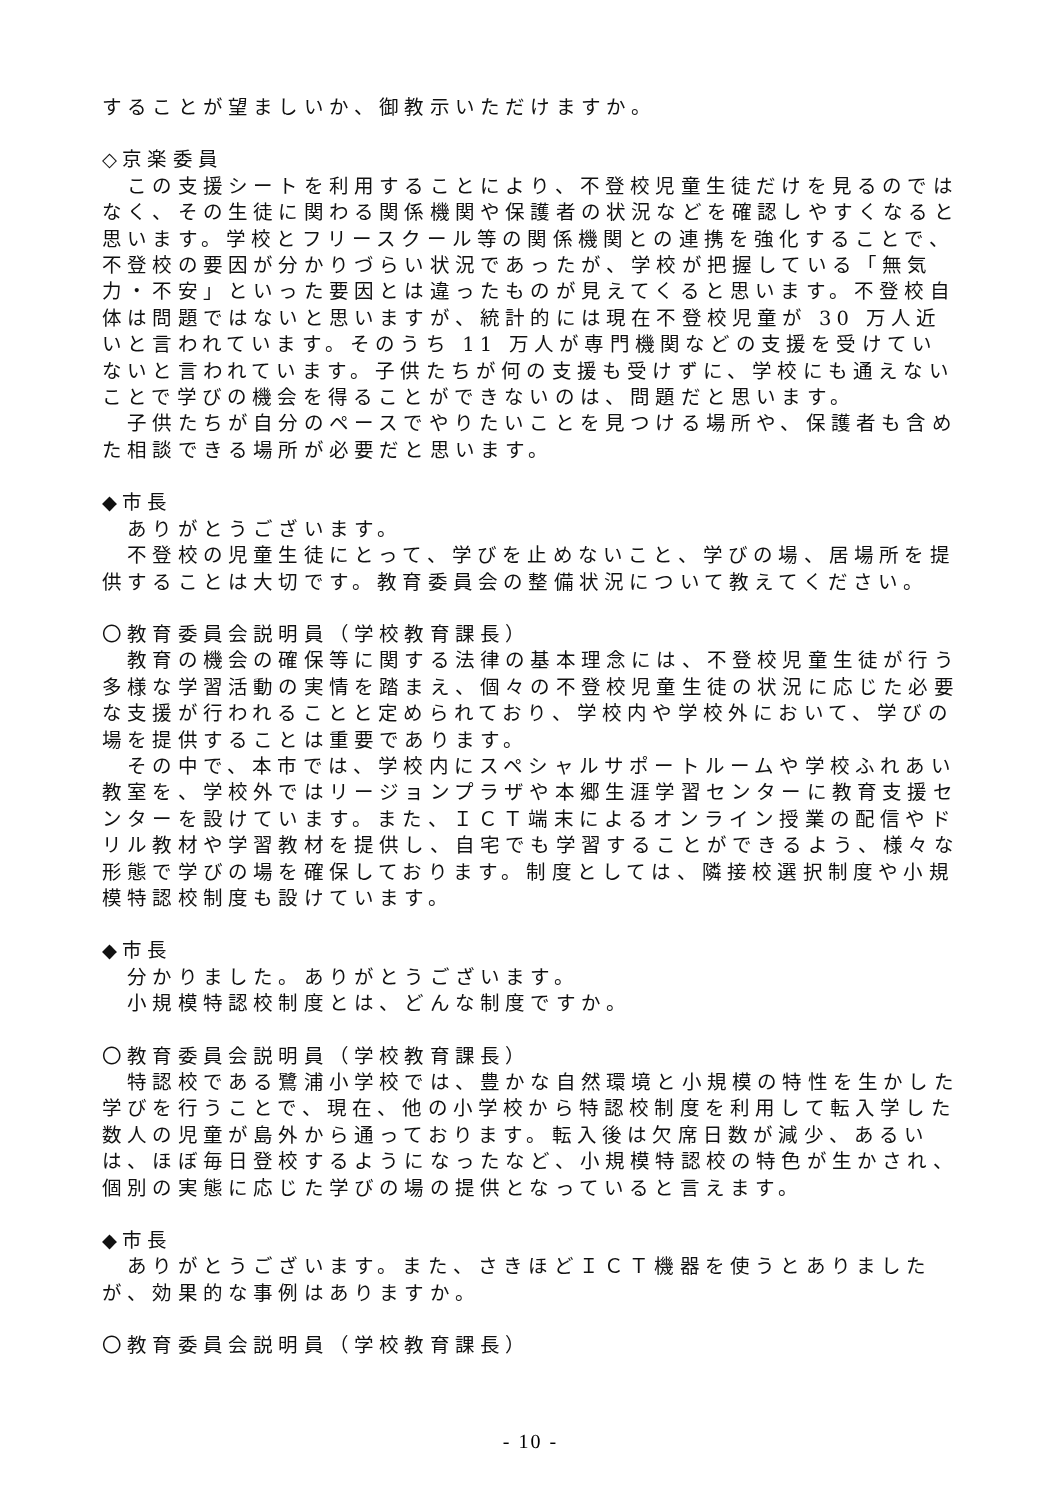することが望ましいか、御教示いただけますか。
◇京楽委員
　この支援シートを利用することにより、不登校児童生徒だけを見るのではなく、その生徒に関わる関係機関や保護者の状況などを確認しやすくなると思います。学校とフリースクール等の関係機関との連携を強化することで、不登校の要因が分かりづらい状況であったが、学校が把握している「無気力・不安」といった要因とは違ったものが見えてくると思います。不登校自体は問題ではないと思いますが、統計的には現在不登校児童が 30 万人近いと言われています。そのうち 11 万人が専門機関などの支援を受けていないと言われています。子供たちが何の支援も受けずに、学校にも通えないことで学びの機会を得ることができないのは、問題だと思います。
　子供たちが自分のペースでやりたいことを見つける場所や、保護者も含めた相談できる場所が必要だと思います。
◆市長
　ありがとうございます。
　不登校の児童生徒にとって、学びを止めないこと、学びの場、居場所を提供することは大切です。教育委員会の整備状況について教えてください。
〇教育委員会説明員（学校教育課長）
　教育の機会の確保等に関する法律の基本理念には、不登校児童生徒が行う多様な学習活動の実情を踏まえ、個々の不登校児童生徒の状況に応じた必要な支援が行われることと定められており、学校内や学校外において、学びの場を提供することは重要であります。
　その中で、本市では、学校内にスペシャルサポートルームや学校ふれあい教室を、学校外ではリージョンプラザや本郷生涯学習センターに教育支援センターを設けています。また、ＩＣＴ端末によるオンライン授業の配信やドリル教材や学習教材を提供し、自宅でも学習することができるよう、様々な形態で学びの場を確保しております。制度としては、隣接校選択制度や小規模特認校制度も設けています。
◆市長
　分かりました。ありがとうございます。
　小規模特認校制度とは、どんな制度ですか。
〇教育委員会説明員（学校教育課長）
　特認校である鷺浦小学校では、豊かな自然環境と小規模の特性を生かした学びを行うことで、現在、他の小学校から特認校制度を利用して転入学した数人の児童が島外から通っております。転入後は欠席日数が減少、あるいは、ほぼ毎日登校するようになったなど、小規模特認校の特色が生かされ、個別の実態に応じた学びの場の提供となっていると言えます。
◆市長
　ありがとうございます。また、さきほどＩＣＴ機器を使うとありましたが、効果的な事例はありますか。
〇教育委員会説明員（学校教育課長）
- 10 -